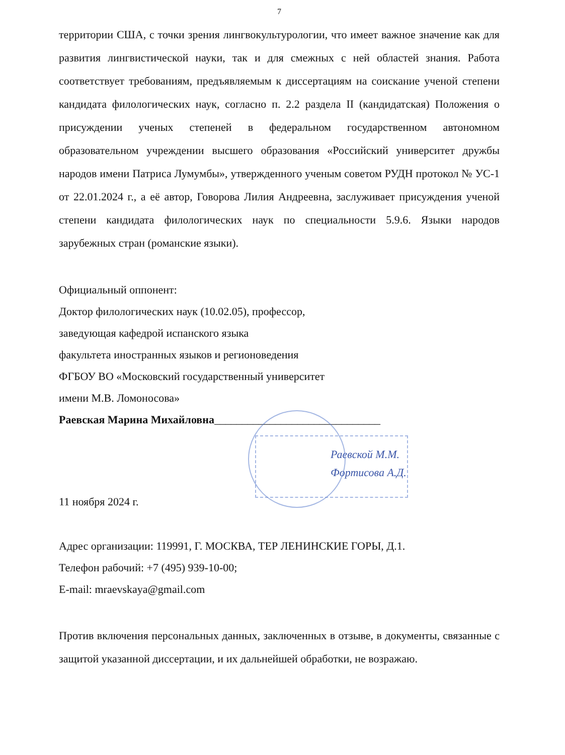7
территории США, с точки зрения лингвокультурологии, что имеет важное значение как для развития лингвистической науки, так и для смежных с ней областей знания. Работа соответствует требованиям, предъявляемым к диссертациям на соискание ученой степени кандидата филологических наук, согласно п. 2.2 раздела II (кандидатская) Положения о присуждении ученых степеней в федеральном государственном автономном образовательном учреждении высшего образования «Российский университет дружбы народов имени Патриса Лумумбы», утвержденного ученым советом РУДН протокол № УС-1 от 22.01.2024 г., а её автор, Говорова Лилия Андреевна, заслуживает присуждения ученой степени кандидата филологических наук по специальности 5.9.6. Языки народов зарубежных стран (романские языки).
Официальный оппонент:
Доктор филологических наук (10.02.05), профессор,
заведующая кафедрой испанского языка
факультета иностранных языков и регионоведения
ФГБОУ ВО «Московский государственный университет
имени М.В. Ломоносова»
Раевская Марина Михайловна______________________________
Раевской М.М.
Фортисова А.Д.
11 ноября 2024 г.
Адрес организации: 119991, Г. МОСКВА, ТЕР ЛЕНИНСКИЕ ГОРЫ, Д.1.
Телефон рабочий: +7 (495) 939-10-00;
E-mail: mraevskaya@gmail.com
Против включения персональных данных, заключенных в отзыве, в документы, связанные с защитой указанной диссертации, и их дальнейшей обработки, не возражаю.